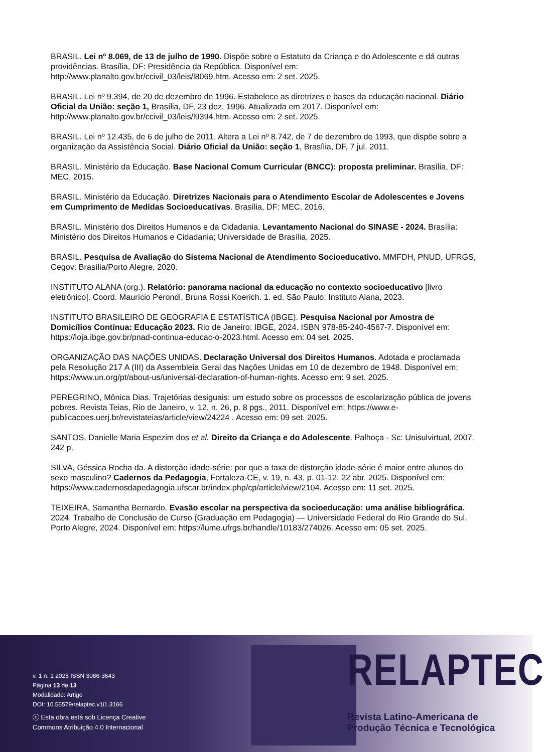BRASIL. Lei nº 8.069, de 13 de julho de 1990. Dispõe sobre o Estatuto da Criança e do Adolescente e dá outras providências. Brasília, DF: Presidência da República. Disponível em: http://www.planalto.gov.br/ccivil_03/leis/l8069.htm. Acesso em: 2 set. 2025.
BRASIL. Lei nº 9.394, de 20 de dezembro de 1996. Estabelece as diretrizes e bases da educação nacional. Diário Oficial da União: seção 1, Brasília, DF, 23 dez. 1996. Atualizada em 2017. Disponível em: http://www.planalto.gov.br/ccivil_03/leis/l9394.htm. Acesso em: 2 set. 2025.
BRASIL. Lei nº 12.435, de 6 de julho de 2011. Altera a Lei nº 8.742, de 7 de dezembro de 1993, que dispõe sobre a organização da Assistência Social. Diário Oficial da União: seção 1, Brasília, DF, 7 jul. 2011.
BRASIL. Ministério da Educação. Base Nacional Comum Curricular (BNCC): proposta preliminar. Brasília, DF: MEC, 2015.
BRASIL. Ministério da Educação. Diretrizes Nacionais para o Atendimento Escolar de Adolescentes e Jovens em Cumprimento de Medidas Socioeducativas. Brasília, DF: MEC, 2016.
BRASIL. Ministério dos Direitos Humanos e da Cidadania. Levantamento Nacional do SINASE - 2024. Brasília: Ministério dos Direitos Humanos e Cidadania; Universidade de Brasília, 2025.
BRASIL. Pesquisa de Avaliação do Sistema Nacional de Atendimento Socioeducativo. MMFDH, PNUD, UFRGS, Cegov: Brasília/Porto Alegre, 2020.
INSTITUTO ALANA (org.). Relatório: panorama nacional da educação no contexto socioeducativo [livro eletrônico]. Coord. Maurício Perondi, Bruna Rossi Koerich. 1. ed. São Paulo: Instituto Alana, 2023.
INSTITUTO BRASILEIRO DE GEOGRAFIA E ESTATÍSTICA (IBGE). Pesquisa Nacional por Amostra de Domicílios Contínua: Educação 2023. Rio de Janeiro: IBGE, 2024. ISBN 978-85-240-4567-7. Disponível em: https://loja.ibge.gov.br/pnad-continua-educac-o-2023.html. Acesso em: 04 set. 2025.
ORGANIZAÇÃO DAS NAÇÕES UNIDAS. Declaração Universal dos Direitos Humanos. Adotada e proclamada pela Resolução 217 A (III) da Assembleia Geral das Nações Unidas em 10 de dezembro de 1948. Disponível em: https://www.un.org/pt/about-us/universal-declaration-of-human-rights. Acesso em: 9 set. 2025.
PEREGRINO, Mônica Dias. Trajetórias desiguais: um estudo sobre os processos de escolarização pública de jovens pobres. Revista Teias, Rio de Janeiro, v. 12, n. 26, p. 8 pgs., 2011. Disponível em: https://www.e-publicacoes.uerj.br/revistateias/article/view/24224 . Acesso em: 09 set. 2025.
SANTOS, Danielle Maria Espezim dos et al. Direito da Criança e do Adolescente. Palhoça - Sc: Unisulvirtual, 2007. 242 p.
SILVA, Géssica Rocha da. A distorção idade-série: por que a taxa de distorção idade-série é maior entre alunos do sexo masculino? Cadernos da Pedagogia, Fortaleza-CE, v. 19, n. 43, p. 01-12, 22 abr. 2025. Disponível em: https://www.cadernosdapedagogia.ufscar.br/index.php/cp/article/view/2104. Acesso em: 11 set. 2025.
TEIXEIRA, Samantha Bernardo. Evasão escolar na perspectiva da socioeducação: uma análise bibliográfica. 2024. Trabalho de Conclusão de Curso (Graduação em Pedagogia) — Universidade Federal do Rio Grande do Sul, Porto Alegre, 2024. Disponível em: https://lume.ufrgs.br/handle/10183/274026. Acesso em: 05 set. 2025.
v. 1 n. 1 2025 ISSN 3086-3643
Página 13 de 13
Modalidade: Artigo
DOI: 10.56579/relaptec.v1i1.3166
ⓒ Esta obra está sob Licença Creative
Commons Atribuição 4.0 Internacional
RELAPTEC
Revista Latino-Americana de
Produção Técnica e Tecnológica